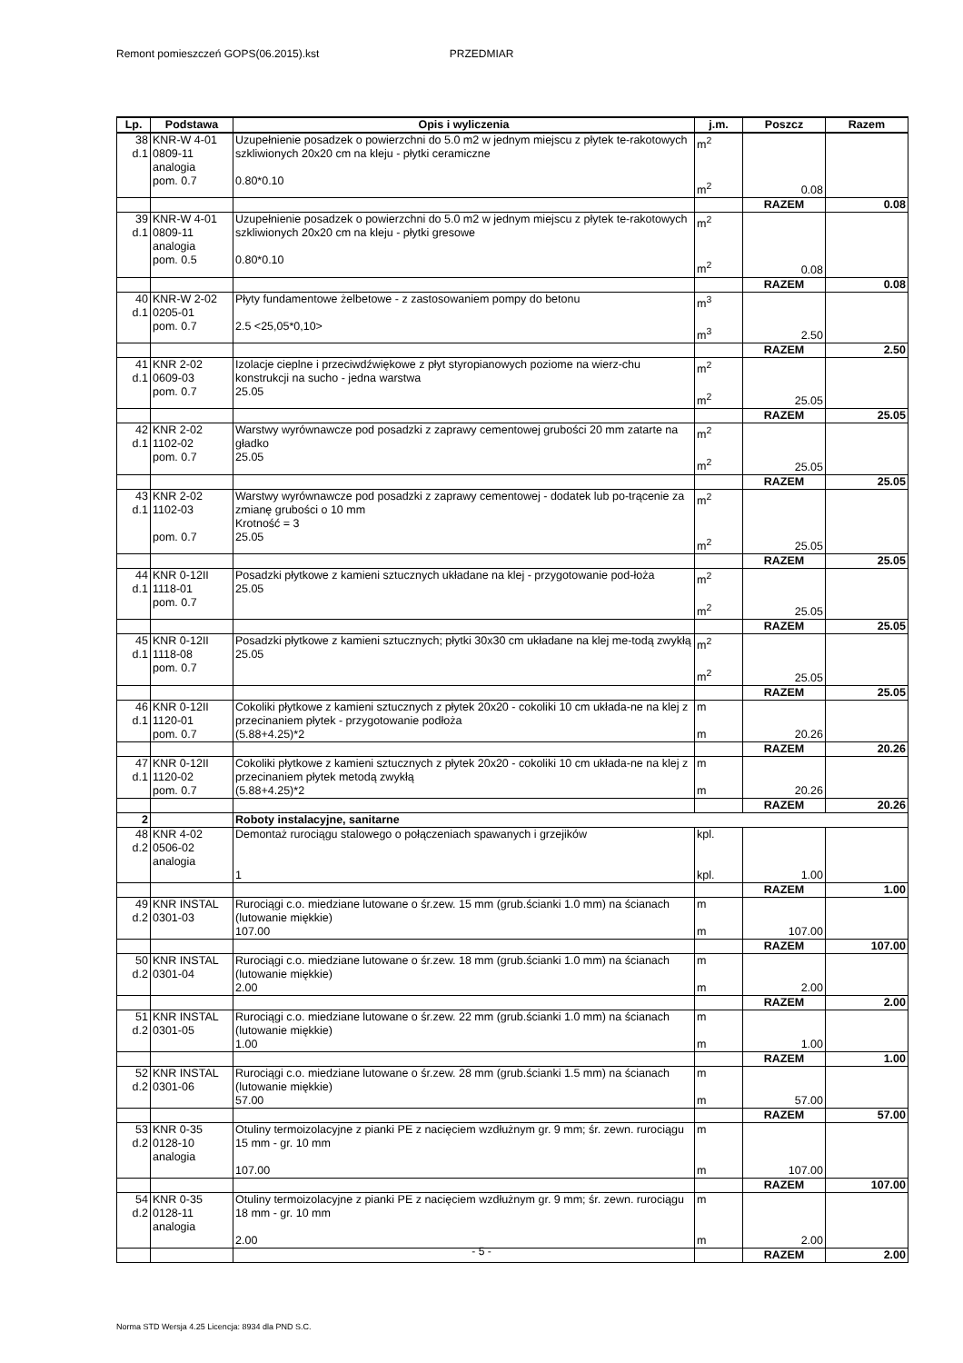Remont pomieszczeń GOPS(06.2015).kst PRZEDMIAR
| Lp. | Podstawa | Opis i wyliczenia | j.m. | Poszcz | Razem |
| --- | --- | --- | --- | --- | --- |
| 38 d.1 | KNR-W 4-01 0809-11 analogia pom. 0.7 | Uzupełnienie posadzek o powierzchni do 5.0 m2 w jednym miejscu z płytek te-rakotowych szkliwionych 20x20 cm na kleju - płytki ceramiczne 0.80*0.10 | m<sup>2</sup> m<sup>2</sup> | 0.08 | |
| | | | | RAZEM | 0.08 |
| 39 d.1 | KNR-W 4-01 0809-11 analogia pom. 0.5 | Uzupełnienie posadzek o powierzchni do 5.0 m2 w jednym miejscu z płytek te-rakotowych szkliwionych 20x20 cm na kleju - płytki gresowe 0.80*0.10 | m<sup>2</sup> m<sup>2</sup> | 0.08 | |
| | | | | RAZEM | 0.08 |
| 40 d.1 | KNR-W 2-02 0205-01 pom. 0.7 | Płyty fundamentowe żelbetowe - z zastosowaniem pompy do betonu 2.5 <25,05*0,10> | m<sup>3</sup> m<sup>3</sup> | 2.50 | |
| | | | | RAZEM | 2.50 |
| 41 d.1 | KNR 2-02 0609-03 pom. 0.7 | Izolacje cieplne i przeciwdźwiękowe z płyt styropianowych poziome na wierz-chu konstrukcji na sucho - jedna warstwa 25.05 | m<sup>2</sup> m<sup>2</sup> | 25.05 | |
| | | | | RAZEM | 25.05 |
| 42 d.1 | KNR 2-02 1102-02 pom. 0.7 | Warstwy wyrównawcze pod posadzki z zaprawy cementowej grubości 20 mm zatarte na gładko 25.05 | m<sup>2</sup> m<sup>2</sup> | 25.05 | |
| | | | | RAZEM | 25.05 |
| 43 d.1 | KNR 2-02 1102-03 pom. 0.7 | Warstwy wyrównawcze pod posadzki z zaprawy cementowej - dodatek lub po-trącenie za zmianę grubości o 10 mm Krotność = 3 25.05 | m<sup>2</sup> m<sup>2</sup> | 25.05 | |
| | | | | RAZEM | 25.05 |
| 44 d.1 | KNR 0-12II 1118-01 pom. 0.7 | Posadzki płytkowe z kamieni sztucznych układane na klej - przygotowanie pod-łoża 25.05 | m<sup>2</sup> m<sup>2</sup> | 25.05 | |
| | | | | RAZEM | 25.05 |
| 45 d.1 | KNR 0-12II 1118-08 pom. 0.7 | Posadzki płytkowe z kamieni sztucznych; płytki 30x30 cm układane na klej me-todą zwykłą 25.05 | m<sup>2</sup> m<sup>2</sup> | 25.05 | |
| | | | | RAZEM | 25.05 |
| 46 d.1 | KNR 0-12II 1120-01 pom. 0.7 | Cokoliki płytkowe z kamieni sztucznych z płytek 20x20 - cokoliki 10 cm układa-ne na klej z przecinaniem płytek - przygotowanie podłoża (5.88+4.25)*2 | m m | 20.26 | |
| | | | | RAZEM | 20.26 |
| 47 d.1 | KNR 0-12II 1120-02 pom. 0.7 | Cokoliki płytkowe z kamieni sztucznych z płytek 20x20 - cokoliki 10 cm układa-ne na klej z przecinaniem płytek metodą zwykłą (5.88+4.25)*2 | m m | 20.26 | |
| | | | | RAZEM | 20.26 |
| 2 | | Roboty instalacyjne, sanitarne | | | |
| 48 d.2 | KNR 4-02 0506-02 analogia | Demontaż rurociągu stalowego o połączeniach spawanych i grzejików 1 | kpl. kpl. | 1.00 | |
| | | | | RAZEM | 1.00 |
| 49 d.2 | KNR INSTAL 0301-03 | Rurociągi c.o. miedziane lutowane o śr.zew. 15 mm (grub.ścianki 1.0 mm) na ścianach (lutowanie miękkie) 107.00 | m m | 107.00 | |
| | | | | RAZEM | 107.00 |
| 50 d.2 | KNR INSTAL 0301-04 | Rurociągi c.o. miedziane lutowane o śr.zew. 18 mm (grub.ścianki 1.0 mm) na ścianach (lutowanie miękkie) 2.00 | m m | 2.00 | |
| | | | | RAZEM | 2.00 |
| 51 d.2 | KNR INSTAL 0301-05 | Rurociągi c.o. miedziane lutowane o śr.zew. 22 mm (grub.ścianki 1.0 mm) na ścianach (lutowanie miękkie) 1.00 | m m | 1.00 | |
| | | | | RAZEM | 1.00 |
| 52 d.2 | KNR INSTAL 0301-06 | Rurociągi c.o. miedziane lutowane o śr.zew. 28 mm (grub.ścianki 1.5 mm) na ścianach (lutowanie miękkie) 57.00 | m m | 57.00 | |
| | | | | RAZEM | 57.00 |
| 53 d.2 | KNR 0-35 0128-10 analogia | Otuliny termoizolacyjne z pianki PE z nacięciem wzdłużnym gr. 9 mm; śr. zewn. rurociągu 15 mm - gr. 10 mm 107.00 | m m | 107.00 | |
| | | | | RAZEM | 107.00 |
| 54 d.2 | KNR 0-35 0128-11 analogia | Otuliny termoizolacyjne z pianki PE z nacięciem wzdłużnym gr. 9 mm; śr. zewn. rurociągu 18 mm - gr. 10 mm 2.00 | m m | 2.00 | |
| | | | | RAZEM | 2.00 |
- 5 -
Norma STD Wersja 4.25 Licencja: 8934 dla PND S.C.